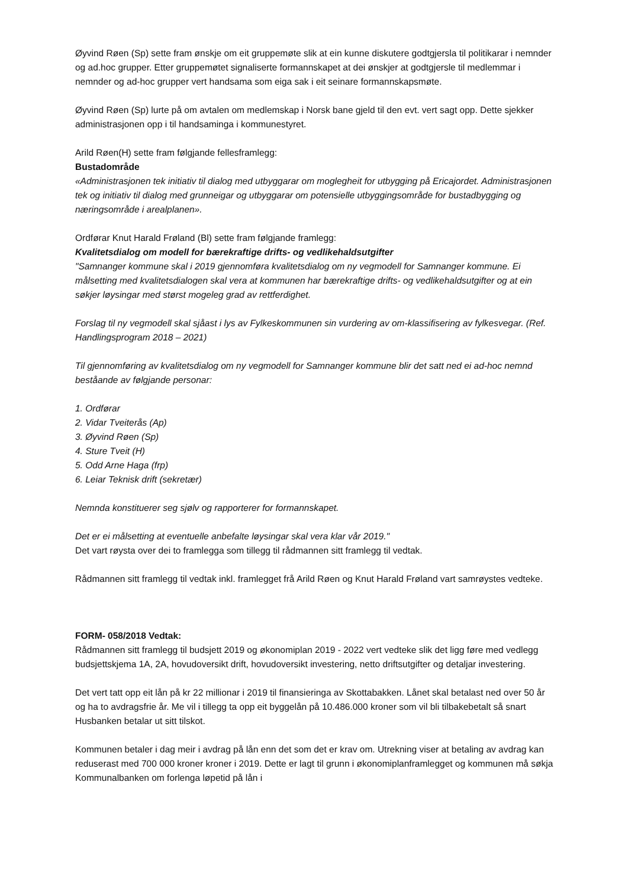Øyvind Røen (Sp) sette fram ønskje om eit gruppemøte slik at ein kunne diskutere godtgjersla til politikarar i nemnder og ad.hoc grupper. Etter gruppemøtet signaliserte formannskapet at dei ønskjer at godtgjersle til medlemmar i nemnder og ad-hoc grupper vert handsama som eiga sak i eit seinare formannskapsmøte.
Øyvind Røen (Sp) lurte på om avtalen om medlemskap i Norsk bane gjeld til den evt. vert sagt opp. Dette sjekker administrasjonen opp i til handsaminga i kommunestyret.
Arild Røen(H) sette fram følgjande fellesframlegg:
Bustadområde
«Administrasjonen tek initiativ til dialog med utbyggarar om moglegheit for utbygging på Ericajordet. Administrasjonen tek og initiativ til dialog med grunneigar og utbyggarar om potensielle utbyggingsområde for bustadbygging og næringsområde i arealplanen».
Ordførar Knut Harald Frøland (Bl) sette fram følgjande framlegg:
Kvalitetsdialog om modell for bærekraftige drifts- og vedlikehaldsutgifter
"Samnanger kommune skal i 2019 gjennomføra kvalitetsdialog om ny vegmodell for Samnanger kommune. Ei målsetting med kvalitetsdialogen skal vera at kommunen har bærekraftige drifts- og vedlikehaldsutgifter og at ein søkjer løysingar med størst mogeleg grad av rettferdighet.
Forslag til ny vegmodell skal sjåast i lys av Fylkeskommunen sin vurdering av om-klassifisering av fylkesvegar. (Ref. Handlingsprogram 2018 – 2021)
Til gjennomføring av kvalitetsdialog om ny vegmodell for Samnanger kommune blir det satt ned ei ad-hoc nemnd beståande av følgjande personar:
1. Ordførar
2. Vidar Tveiterås (Ap)
3. Øyvind Røen (Sp)
4. Sture Tveit (H)
5. Odd Arne Haga (frp)
6. Leiar Teknisk drift (sekretær)
Nemnda konstituerer seg sjølv og rapporterer for formannskapet.
Det er ei målsetting at eventuelle anbefalte løysingar skal vera klar vår 2019."
Det vart røysta over dei to framlegga som tillegg til rådmannen sitt framlegg til vedtak.
Rådmannen sitt framlegg til vedtak inkl. framlegget frå Arild Røen og Knut Harald Frøland vart samrøystes vedteke.
FORM- 058/2018 Vedtak:
Rådmannen sitt framlegg til budsjett 2019 og økonomiplan 2019 - 2022 vert vedteke slik det ligg føre med vedlegg budsjettskjema 1A, 2A, hovudoversikt drift, hovudoversikt investering, netto driftsutgifter og detaljar investering.
Det vert tatt opp eit lån på kr 22 millionar i 2019 til finansieringa av Skottabakken. Lånet skal betalast ned over 50 år og ha to avdragsfrie år. Me vil i tillegg ta opp eit byggelån på 10.486.000 kroner som vil bli tilbakebetalt så snart Husbanken betalar ut sitt tilskot.
Kommunen betaler i dag meir i avdrag på lån enn det som det er krav om. Utrekning viser at betaling av avdrag kan reduserast med 700 000 kroner kroner i 2019. Dette er lagt til grunn i økonomiplanframlegget og kommunen må søkja Kommunalbanken om forlenga løpetid på lån i